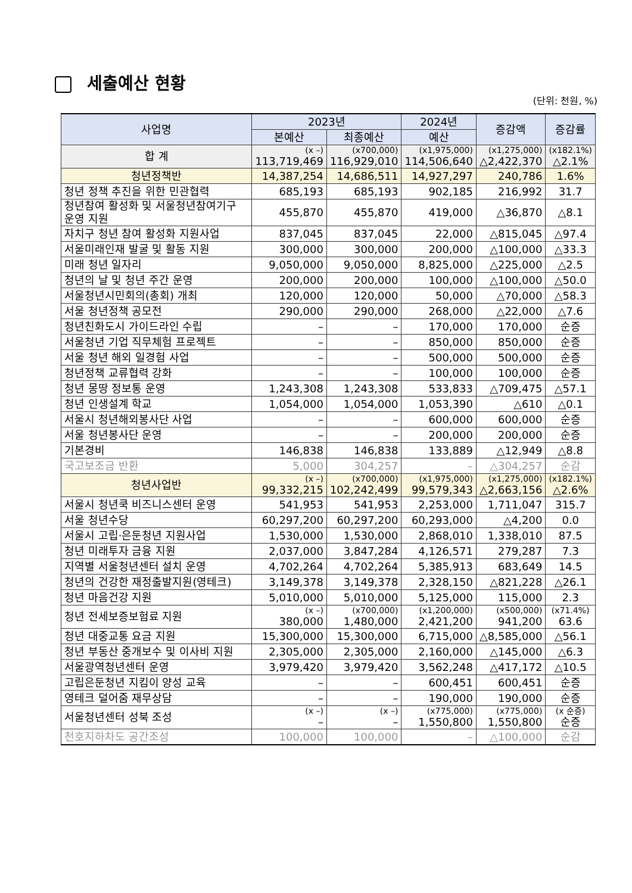세출예산 현황
(단위: 천원, %)
| 사업명 | 2023년 | | 2024년 | 증감액 | 증감률 |
| --- | --- | --- | --- | --- | --- |
| | 본예산 | 최종예산 | 예산 | | |
| 합 계 | (x –) 113,719,469 | (x700,000) 116,929,010 | (x1,975,000) 114,506,640 | (x1,275,000) △2,422,370 | (x182.1%) △2.1% |
| 청년정책반 | 14,387,254 | 14,686,511 | 14,927,297 | 240,786 | 1.6% |
| 청년 정책 추진을 위한 민관협력 | 685,193 | 685,193 | 902,185 | 216,992 | 31.7 |
| 청년참여 활성화 및 서울청년참여기구 운영 지원 | 455,870 | 455,870 | 419,000 | △36,870 | △8.1 |
| 자치구 청년 참여 활성화 지원사업 | 837,045 | 837,045 | 22,000 | △815,045 | △97.4 |
| 서울미래인재 발굴 및 활동 지원 | 300,000 | 300,000 | 200,000 | △100,000 | △33.3 |
| 미래 청년 일자리 | 9,050,000 | 9,050,000 | 8,825,000 | △225,000 | △2.5 |
| 청년의 날 및 청년 주간 운영 | 200,000 | 200,000 | 100,000 | △100,000 | △50.0 |
| 서울청년시민회의(총회) 개최 | 120,000 | 120,000 | 50,000 | △70,000 | △58.3 |
| 서울 청년정책 공모전 | 290,000 | 290,000 | 268,000 | △22,000 | △7.6 |
| 청년친화도시 가이드라인 수립 | – | – | 170,000 | 170,000 | 순증 |
| 서울청년 기업 직무체험 프로젝트 | – | – | 850,000 | 850,000 | 순증 |
| 서울 청년 해외 일경험 사업 | – | – | 500,000 | 500,000 | 순증 |
| 청년정책 교류협력 강화 | – | – | 100,000 | 100,000 | 순증 |
| 청년 몽땅 정보통 운영 | 1,243,308 | 1,243,308 | 533,833 | △709,475 | △57.1 |
| 청년 인생설계 학교 | 1,054,000 | 1,054,000 | 1,053,390 | △610 | △0.1 |
| 서울시 청년해외봉사단 사업 | – | – | 600,000 | 600,000 | 순증 |
| 서울 청년봉사단 운영 | – | – | 200,000 | 200,000 | 순증 |
| 기본경비 | 146,838 | 146,838 | 133,889 | △12,949 | △8.8 |
| 국고보조금 반환 | 5,000 | 304,257 | – | △304,257 | 순감 |
| 청년사업반 | (x –) 99,332,215 | (x700,000) 102,242,499 | (x1,975,000) 99,579,343 | (x1,275,000) △2,663,156 | (x182.1%) △2.6% |
| 서울시 청년쿡 비즈니스센터 운영 | 541,953 | 541,953 | 2,253,000 | 1,711,047 | 315.7 |
| 서울 청년수당 | 60,297,200 | 60,297,200 | 60,293,000 | △4,200 | 0.0 |
| 서울시 고립·은둔청년 지원사업 | 1,530,000 | 1,530,000 | 2,868,010 | 1,338,010 | 87.5 |
| 청년 미래투자 금융 지원 | 2,037,000 | 3,847,284 | 4,126,571 | 279,287 | 7.3 |
| 지역별 서울청년센터 설치 운영 | 4,702,264 | 4,702,264 | 5,385,913 | 683,649 | 14.5 |
| 청년의 건강한 재정출발지원(영테크) | 3,149,378 | 3,149,378 | 2,328,150 | △821,228 | △26.1 |
| 청년 마음건강 지원 | 5,010,000 | 5,010,000 | 5,125,000 | 115,000 | 2.3 |
| 청년 전세보증보험료 지원 | (x –) 380,000 | (x700,000) 1,480,000 | (x1,200,000) 2,421,200 | (x500,000) 941,200 | (x71.4%) 63.6 |
| 청년 대중교통 요금 지원 | 15,300,000 | 15,300,000 | 6,715,000 | △8,585,000 | △56.1 |
| 청년 부동산 중개보수 및 이사비 지원 | 2,305,000 | 2,305,000 | 2,160,000 | △145,000 | △6.3 |
| 서울광역청년센터 운영 | 3,979,420 | 3,979,420 | 3,562,248 | △417,172 | △10.5 |
| 고립은둔청년 지킴이 양성 교육 | – | – | 600,451 | 600,451 | 순증 |
| 영테크 덜어줌 재무상담 | – | – | 190,000 | 190,000 | 순증 |
| 서울청년센터 성북 조성 | (x –) – | (x –) – | (x775,000) 1,550,800 | (x775,000) 1,550,800 | (x 순증) 순증 |
| 천호지하차도 공간조성 | 100,000 | 100,000 | – | △100,000 | 순감 |